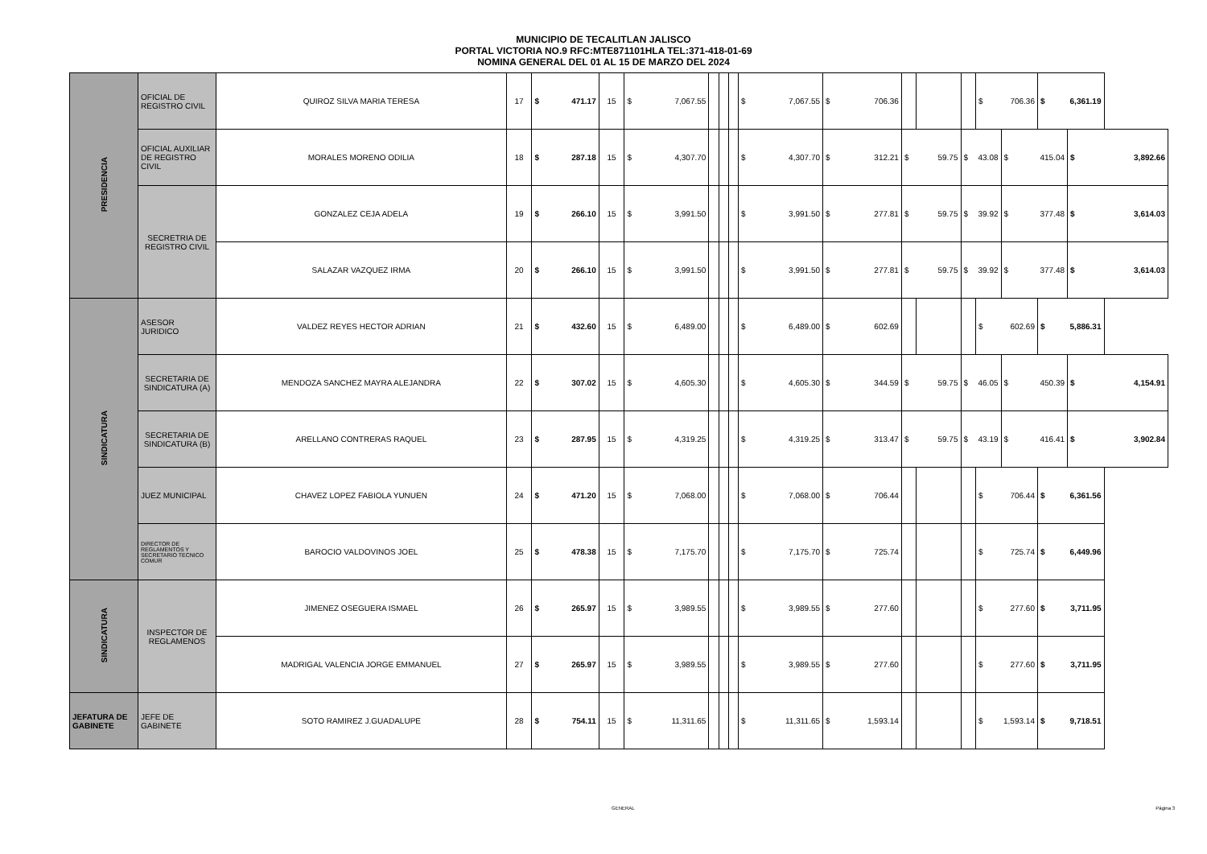MUNICIPIO DE TECALITLAN JALISCO
PORTAL VICTORIA NO.9 RFC:MTE871101HLA TEL:371-418-01-69
NOMINA GENERAL DEL 01 AL 15 DE MARZO DEL 2024
| PRESIDENCIA | OFICIAL DE REGISTRO CIVIL | QUIROZ SILVA MARIA TERESA | 17 | $ | 471.17 | 15 | $ | 7,067.55 | | | | $ | 7,067.55 | $ | 706.36 | | | | $ | 706.36 | $ | 6,361.19 | |
| | OFICIAL AUXILIAR DE REGISTRO CIVIL | MORALES MORENO ODILIA | 18 | $ | 287.18 | 15 | $ | 4,307.70 | | | | $ | 4,307.70 | $ | 312.21 | $ | 59.75 | $ | 43.08 | $ | 415.04 | $ | 3,892.66 |
| | SECRETRIA DE REGISTRO CIVIL | GONZALEZ CEJA ADELA | 19 | $ | 266.10 | 15 | $ | 3,991.50 | | | | $ | 3,991.50 | $ | 277.81 | $ | 59.75 | $ | 39.92 | $ | 377.48 | $ | 3,614.03 |
| | | SALAZAR VAZQUEZ IRMA | 20 | $ | 266.10 | 15 | $ | 3,991.50 | | | | $ | 3,991.50 | $ | 277.81 | $ | 59.75 | $ | 39.92 | $ | 377.48 | $ | 3,614.03 |
| SINDICATURA | ASESOR JURIDICO | VALDEZ REYES HECTOR ADRIAN | 21 | $ | 432.60 | 15 | $ | 6,489.00 | | | | $ | 6,489.00 | $ | 602.69 | | | | $ | 602.69 | $ | 5,886.31 | |
| | SECRETARIA DE SINDICATURA (A) | MENDOZA SANCHEZ MAYRA ALEJANDRA | 22 | $ | 307.02 | 15 | $ | 4,605.30 | | | | $ | 4,605.30 | $ | 344.59 | $ | 59.75 | $ | 46.05 | $ | 450.39 | $ | 4,154.91 |
| | SECRETARIA DE SINDICATURA (B) | ARELLANO CONTRERAS RAQUEL | 23 | $ | 287.95 | 15 | $ | 4,319.25 | | | | $ | 4,319.25 | $ | 313.47 | $ | 59.75 | $ | 43.19 | $ | 416.41 | $ | 3,902.84 |
| | JUEZ MUNICIPAL | CHAVEZ LOPEZ FABIOLA YUNUEN | 24 | $ | 471.20 | 15 | $ | 7,068.00 | | | | $ | 7,068.00 | $ | 706.44 | | | | $ | 706.44 | $ | 6,361.56 | |
| | DIRECTOR DE REGLAMENTOS Y SECRETARIO TECNICO COMUR | BAROCIO VALDOVINOS JOEL | 25 | $ | 478.38 | 15 | $ | 7,175.70 | | | | $ | 7,175.70 | $ | 725.74 | | | | $ | 725.74 | $ | 6,449.96 | |
| SINDICATURA | INSPECTOR DE REGLAMENOS | JIMENEZ OSEGUERA ISMAEL | 26 | $ | 265.97 | 15 | $ | 3,989.55 | | | | $ | 3,989.55 | $ | 277.60 | | | | $ | 277.60 | $ | 3,711.95 | |
| | | MADRIGAL VALENCIA JORGE EMMANUEL | 27 | $ | 265.97 | 15 | $ | 3,989.55 | | | | $ | 3,989.55 | $ | 277.60 | | | | $ | 277.60 | $ | 3,711.95 | |
| JEFATURA DE GABINETE | JEFE DE GABINETE | SOTO RAMIREZ J.GUADALUPE | 28 | $ | 754.11 | 15 | $ | 11,311.65 | | | | $ | 11,311.65 | $ | 1,593.14 | | | | $ | 1,593.14 | $ | 9,718.51 | |
GENERAL Página 3